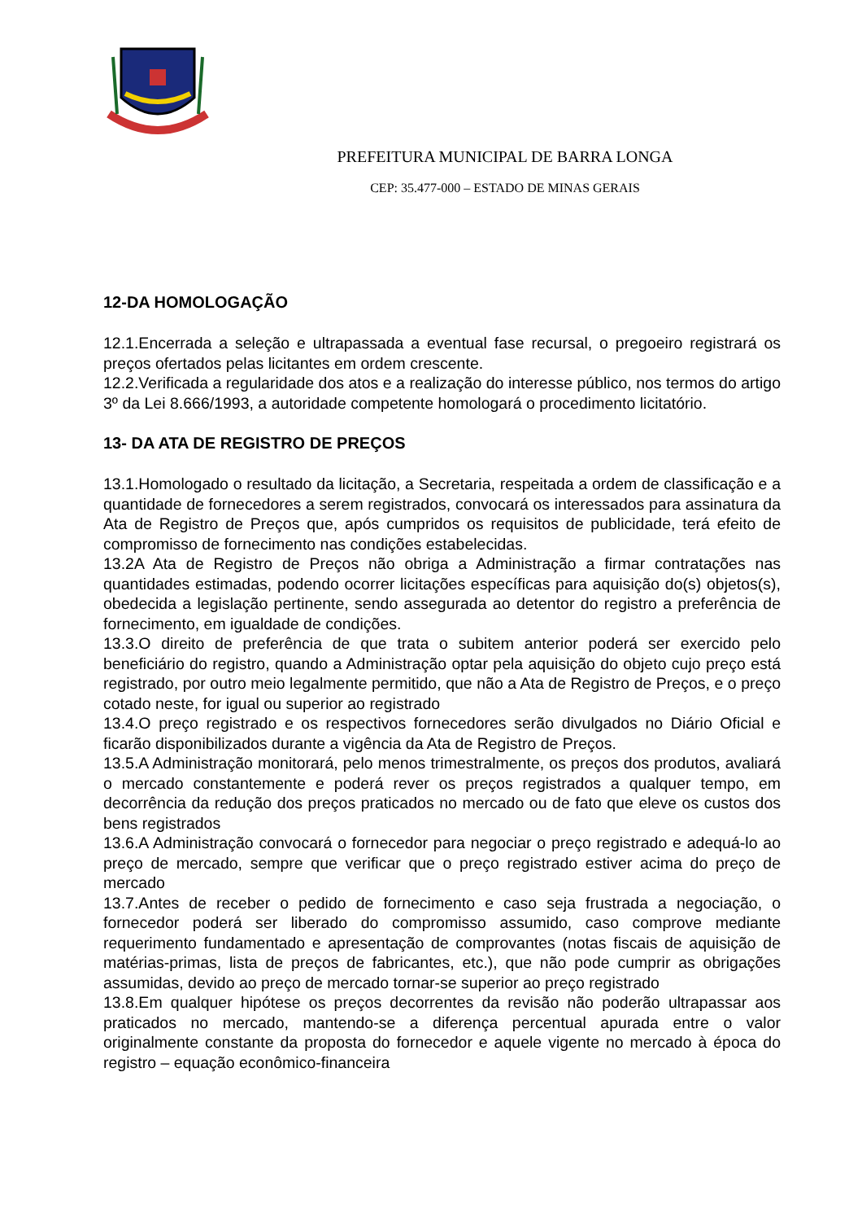PREFEITURA MUNICIPAL DE BARRA LONGA
CEP: 35.477-000 – ESTADO DE MINAS GERAIS
12-DA HOMOLOGAÇÃO
12.1.Encerrada a seleção e ultrapassada a eventual fase recursal, o pregoeiro registrará os preços ofertados pelas licitantes em ordem crescente.
12.2.Verificada a regularidade dos atos e a realização do interesse público, nos termos do artigo 3º da Lei 8.666/1993, a autoridade competente homologará o procedimento licitatório.
13- DA ATA DE REGISTRO DE PREÇOS
13.1.Homologado o resultado da licitação, a Secretaria, respeitada a ordem de classificação e a quantidade de fornecedores a serem registrados, convocará os interessados para assinatura da Ata de Registro de Preços que, após cumpridos os requisitos de publicidade, terá efeito de compromisso de fornecimento nas condições estabelecidas.
13.2A Ata de Registro de Preços não obriga a Administração a firmar contratações nas quantidades estimadas, podendo ocorrer licitações específicas para aquisição do(s) objetos(s), obedecida a legislação pertinente, sendo assegurada ao detentor do registro a preferência de fornecimento, em igualdade de condições.
13.3.O direito de preferência de que trata o subitem anterior poderá ser exercido pelo beneficiário do registro, quando a Administração optar pela aquisição do objeto cujo preço está registrado, por outro meio legalmente permitido, que não a Ata de Registro de Preços, e o preço cotado neste, for igual ou superior ao registrado
13.4.O preço registrado e os respectivos fornecedores serão divulgados no Diário Oficial e ficarão disponibilizados durante a vigência da Ata de Registro de Preços.
13.5.A Administração monitorará, pelo menos trimestralmente, os preços dos produtos, avaliará o mercado constantemente e poderá rever os preços registrados a qualquer tempo, em decorrência da redução dos preços praticados no mercado ou de fato que eleve os custos dos bens registrados
13.6.A Administração convocará o fornecedor para negociar o preço registrado e adequá-lo ao preço de mercado, sempre que verificar que o preço registrado estiver acima do preço de mercado
13.7.Antes de receber o pedido de fornecimento e caso seja frustrada a negociação, o fornecedor poderá ser liberado do compromisso assumido, caso comprove mediante requerimento fundamentado e apresentação de comprovantes (notas fiscais de aquisição de matérias-primas, lista de preços de fabricantes, etc.), que não pode cumprir as obrigações assumidas, devido ao preço de mercado tornar-se superior ao preço registrado
13.8.Em qualquer hipótese os preços decorrentes da revisão não poderão ultrapassar aos praticados no mercado, mantendo-se a diferença percentual apurada entre o valor originalmente constante da proposta do fornecedor e aquele vigente no mercado à época do registro – equação econômico-financeira